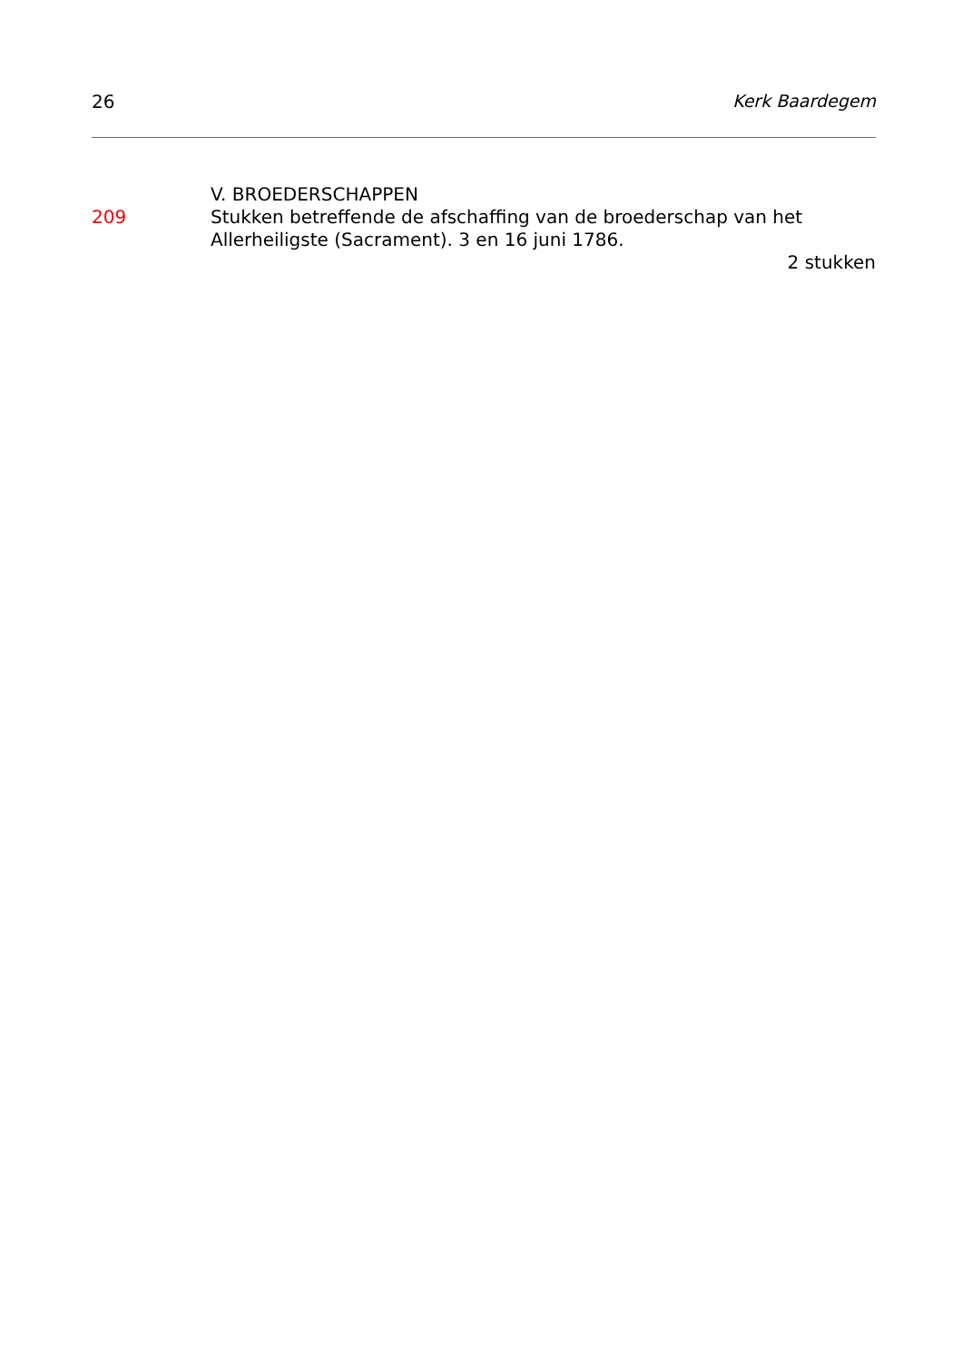26 Kerk Baardegem
V. BROEDERSCHAPPEN
209 Stukken betreffende de afschaffing van de broederschap van het Allerheiligste (Sacrament). 3 en 16 juni 1786.
2 stukken